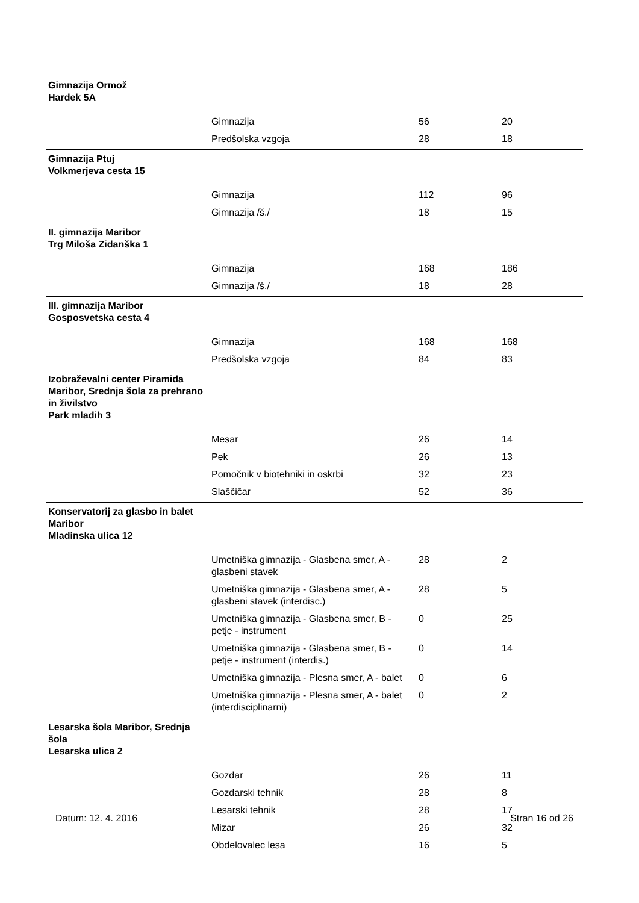| Gimnazija Ormož Hardek 5A | | | |
| | Gimnazija | 56 | 20 |
| | Predšolska vzgoja | 28 | 18 |
| Gimnazija Ptuj Volkmerjeva cesta 15 | | | |
| | Gimnazija | 112 | 96 |
| | Gimnazija /š./ | 18 | 15 |
| II. gimnazija Maribor Trg Miloša Zidanška 1 | | | |
| | Gimnazija | 168 | 186 |
| | Gimnazija /š./ | 18 | 28 |
| III. gimnazija Maribor Gosposvetska cesta 4 | | | |
| | Gimnazija | 168 | 168 |
| | Predšolska vzgoja | 84 | 83 |
| Izobraževalni center Piramida Maribor, Srednja šola za prehrano in živilstvo Park mladih 3 | | | |
| | Mesar | 26 | 14 |
| | Pek | 26 | 13 |
| | Pomočnik v biotehniki in oskrbi | 32 | 23 |
| | Slaščičar | 52 | 36 |
| Konservatorij za glasbo in balet Maribor Mladinska ulica 12 | | | |
| | Umetniška gimnazija - Glasbena smer, A - glasbeni stavek | 28 | 2 |
| | Umetniška gimnazija - Glasbena smer, A - glasbeni stavek (interdisc.) | 28 | 5 |
| | Umetniška gimnazija - Glasbena smer, B - petje - instrument | 0 | 25 |
| | Umetniška gimnazija - Glasbena smer, B - petje - instrument (interdis.) | 0 | 14 |
| | Umetniška gimnazija - Plesna smer, A - balet | 0 | 6 |
| | Umetniška gimnazija - Plesna smer, A - balet (interdisciplinarni) | 0 | 2 |
| Lesarska šola Maribor, Srednja šola Lesarska ulica 2 | | | |
| | Gozdar | 26 | 11 |
| | Gozdarski tehnik | 28 | 8 |
| | Lesarski tehnik | 28 | 17 |
| | Mizar | 26 | 32 |
| | Obdelovalec lesa | 16 | 5 |
Datum: 12. 4. 2016 Stran 16 od 26